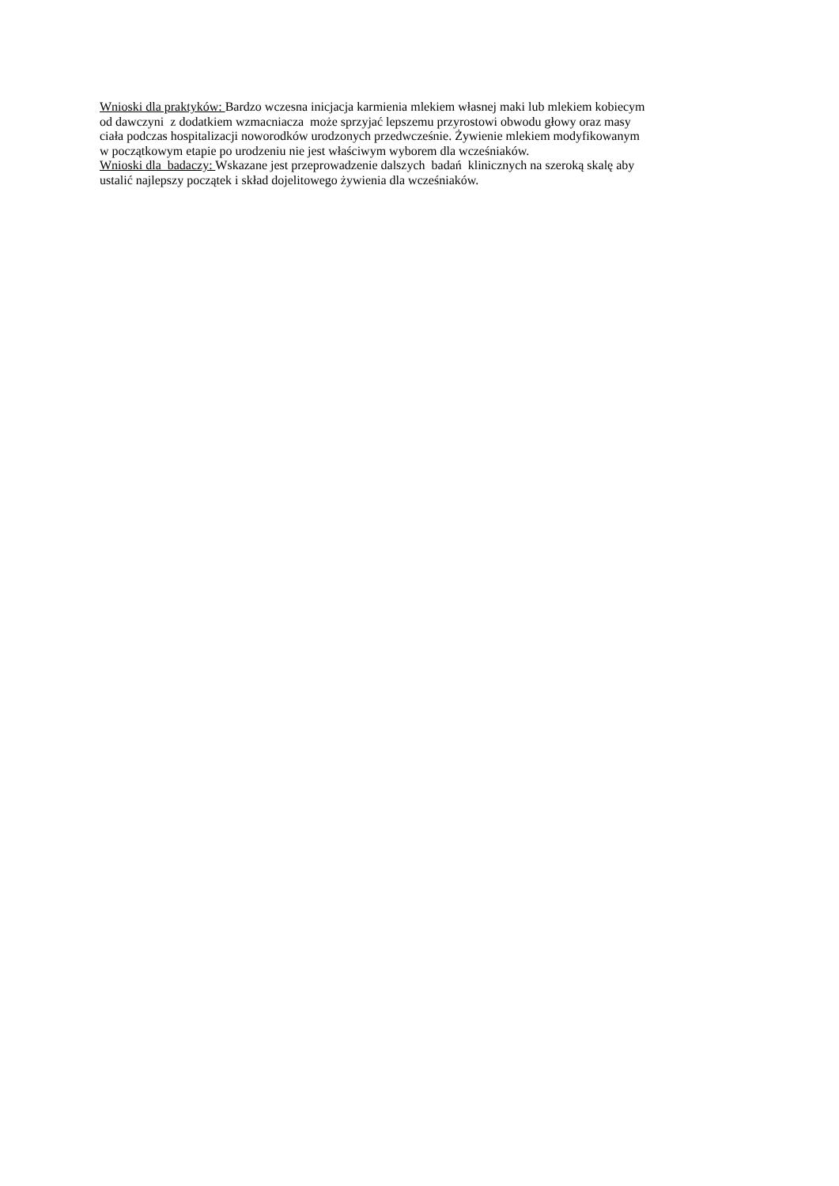Wnioski dla praktyków: Bardzo wczesna inicjacja karmienia mlekiem własnej maki lub mlekiem kobiecym
od dawczyni z dodatkiem wzmacniacza może sprzyjać lepszemu przyrostowi obwodu głowy oraz masy
ciała podczas hospitalizacji noworodków urodzonych przedwcześnie. Żywienie mlekiem modyfikowanym
w początkowym etapie po urodzeniu nie jest właściwym wyborem dla wcześniaków.
Wnioski dla badaczy: Wskazane jest przeprowadzenie dalszych badań klinicznych na szeroką skalę aby
ustalić najlepszy początek i skład dojelitowego żywienia dla wcześniaków.